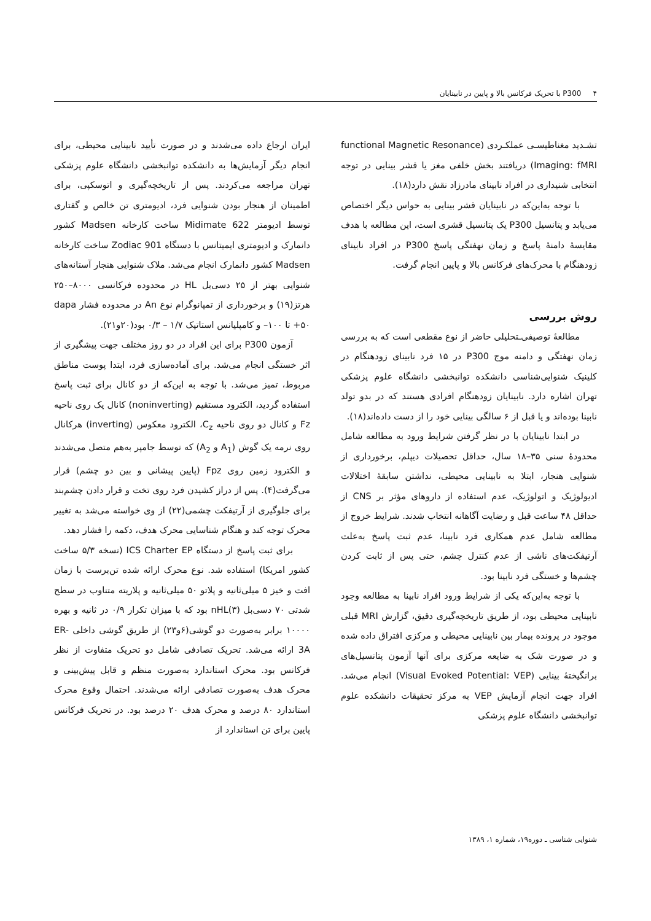۴ P300 با تحریک فرکانس بالا و پایین در نابینایان
تشـدید مغناطیسـی عملکـردی (functional Magnetic Resonance Imaging: fMRI) دریافتند بخش خلفی مغز یا قشر بینایی در توجه انتخابی شنیداری در افراد نابینای مادرزاد نقش دارد(۱۸).
با توجه به‌این‌که در نابینایان قشر بینایی به حواس دیگر اختصاص می‌یابد و پتانسیل P300 یک پتانسیل قشری است، این مطالعه با هدف مقایسهٔ دامنهٔ پاسخ و زمان نهفتگی پاسخ P300 در افراد نابینای زودهنگام با محرک‌های فرکانس بالا و پایین انجام گرفت.
روش بررسی
مطالعهٔ توصیفی‌ـتحلیلی حاضر از نوع مقطعی است که به بررسی زمان نهفتگی و دامنه موج P300 در ۱۵ فرد نابینای زودهنگام در کلینیک شنوایی‌شناسی دانشکده توانبخشی دانشگاه علوم پزشکی تهران اشاره دارد. نابینایان زودهنگام افرادی هستند که در بدو تولد نابینا بوده‌اند و یا قبل از ۶ سالگی بینایی خود را از دست داده‌اند(۱۸).
در ابتدا نابینایان با در نظر گرفتن شرایط ورود به مطالعه شامل محدودهٔ سنی ۳۵–۱۸ سال، حداقل تحصیلات دیپلم، برخورداری از شنوایی هنجار، ابتلا به نابینایی محیطی، نداشتن سابقهٔ اختلالات ادیولوژیک و اتولوژیک، عدم استفاده از داروهای مؤثر بر CNS از حداقل ۴۸ ساعت قبل و رضایت آگاهانه انتخاب شدند. شرایط خروج از مطالعه شامل عدم همکاری فرد نابینا، عدم ثبت پاسخ به‌علت آرتیفکت‌های ناشی از عدم کنترل چشم، حتی پس از ثابت کردن چشم‌ها و خستگی فرد نابینا بود.
با توجه به‌این‌که یکی از شرایط ورود افراد نابینا به مطالعه وجود نابینایی محیطی بود، از طریق تاریخچه‌گیری دقیق، گزارش MRI قبلی موجود در پرونده بیمار بین نابینایی محیطی و مرکزی افتراق داده شده و در صورت شک به ضایعه مرکزی برای آنها آزمون پتانسیل‌های برانگیختهٔ بینایی (Visual Evoked Potential: VEP) انجام می‌شد. افراد جهت انجام آزمایش VEP به مرکز تحقیقات دانشکده علوم توانبخشی دانشگاه علوم پزشکی
ایران ارجاع داده می‌شدند و در صورت تأیید نابینایی محیطی، برای انجام دیگر آزمایش‌ها به دانشکده توانبخشی دانشگاه علوم پزشکی تهران مراجعه می‌کردند. پس از تاریخچه‌گیری و اتوسکپی، برای اطمینان از هنجار بودن شنوایی فرد، ادیومتری تن خالص و گفتاری توسط ادیومتر Midimate 622 ساخت کارخانه Madsen کشور دانمارک و ادیومتری ایمیتانس با دستگاه Zodiac 901 ساخت کارخانه Madsen کشور دانمارک انجام می‌شد. ملاک شنوایی هنجار آستانه‌های شنوایی بهتر از ۲۵ دسی‌بل HL در محدوده فرکانسی ۸۰۰۰–۲۵۰ هرتز(۱۹) و برخورداری از تمپانوگرام نوع An در محدوده فشار dapa ۵۰+ تا ۱۰۰– و کامپلیانس استاتیک ۱/۷ – ۰/۳ بود(۲۰و۲۱).
آزمون P300 برای این افراد در دو روز مختلف جهت پیشگیری از اثر خستگی انجام می‌شد. برای آماده‌سازی فرد، ابتدا پوست مناطق مربوط، تمیز می‌شد. با توجه به این‌که از دو کانال برای ثبت پاسخ استفاده گردید، الکترود مستقیم (noninverting) کانال یک روی ناحیه Fz و کانال دو روی ناحیه C<sub>z</sub>، الکترود معکوس (inverting) هرکانال روی نرمه یک گوش (A<sub>1</sub> و A<sub>2</sub>) که توسط جامپر به‌هم متصل می‌شدند و الکترود زمین روی Fpz (پایین پیشانی و بین دو چشم) قرار می‌گرفت(۴). پس از دراز کشیدن فرد روی تخت و قرار دادن چشم‌بند برای جلوگیری از آرتیفکت چشمی(۲۲) از وی خواسته می‌شد به تغییر محرک توجه کند و هنگام شناسایی محرک هدف، دکمه را فشار دهد.
برای ثبت پاسخ از دستگاه ICS Charter EP (نسخه ۵/۳ ساخت کشور امریکا) استفاده شد. نوع محرک ارائه شده تن‌برست با زمان افت و خیز ۵ میلی‌ثانیه و پلاتو ۵۰ میلی‌ثانیه و پلاریته متناوب در سطح شدتی ۷۰ دسی‌بل nHL(۳) بود که با میزان تکرار ۰/۹ در ثانیه و بهره ۱۰۰۰۰ برابر به‌صورت دو گوشی(۶و۲۳) از طریق گوشی داخلی ER-3A ارائه می‌شد. تحریک تصادفی شامل دو تحریک متفاوت از نظر فرکانس بود. محرک استاندارد به‌صورت منظم و قابل پیش‌بینی و محرک هدف به‌صورت تصادفی ارائه می‌شدند. احتمال وقوع محرک استاندارد ۸۰ درصد و محرک هدف ۲۰ درصد بود. در تحریک فرکانس پایین برای تن استاندارد از
شنوایی شناسی ـ دوره۱۹، شماره ۱، ۱۳۸۹